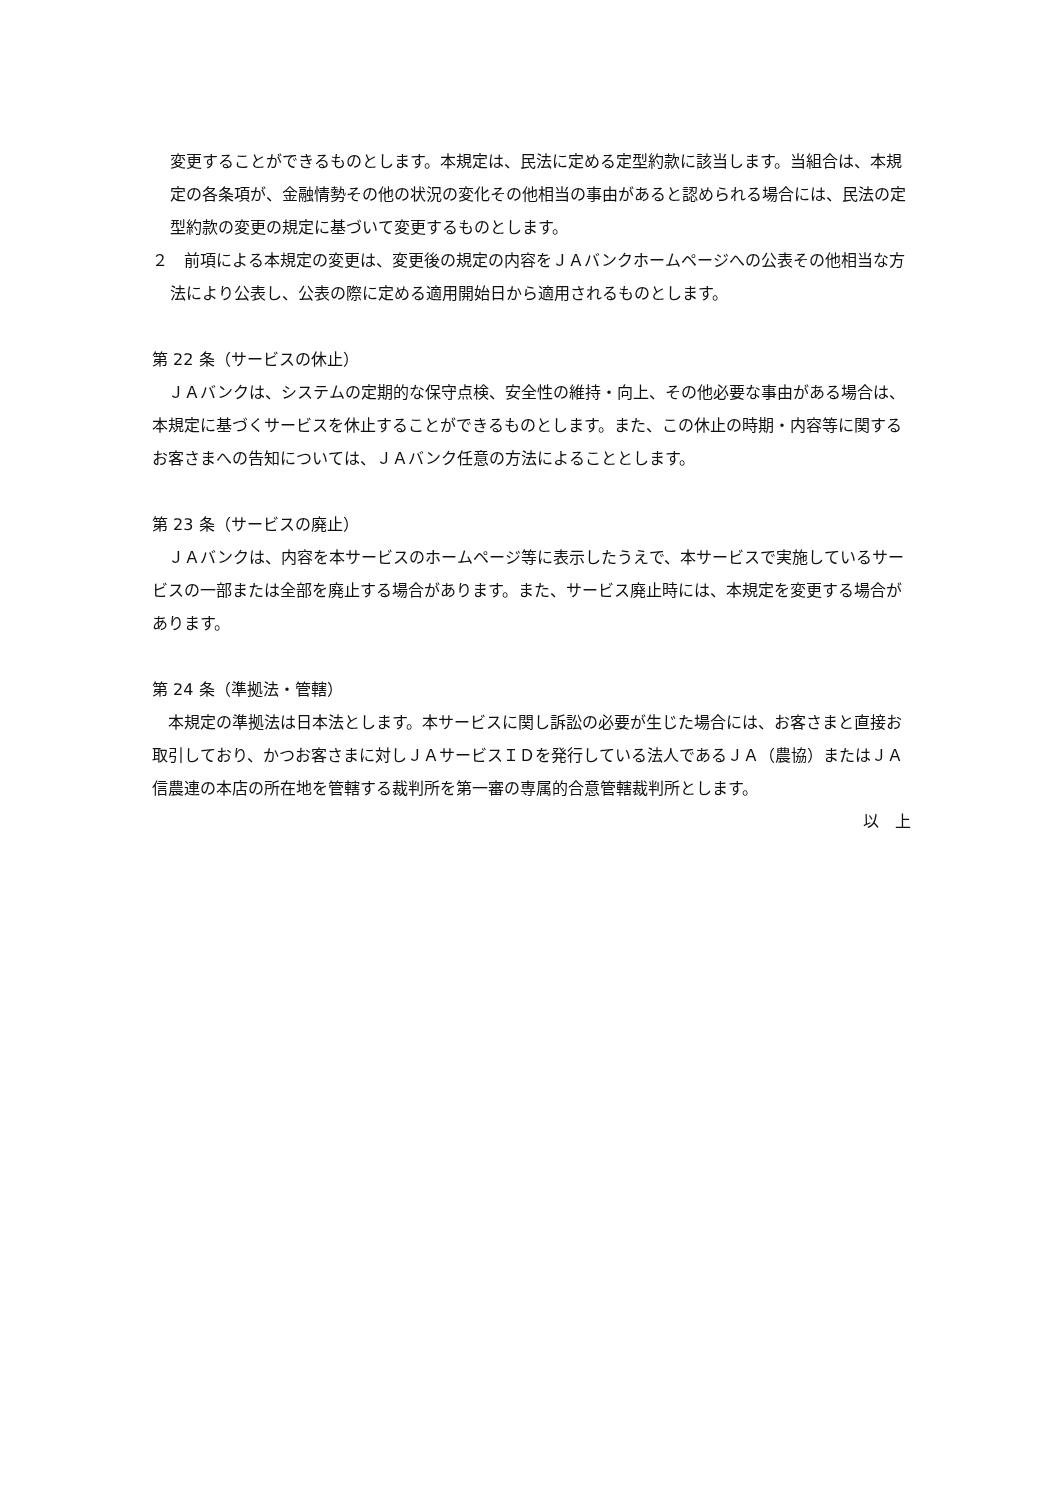変更することができるものとします。本規定は、民法に定める定型約款に該当します。当組合は、本規定の各条項が、金融情勢その他の状況の変化その他相当の事由があると認められる場合には、民法の定型約款の変更の規定に基づいて変更するものとします。
２　前項による本規定の変更は、変更後の規定の内容をＪＡバンクホームページへの公表その他相当な方法により公表し、公表の際に定める適用開始日から適用されるものとします。
第 22 条（サービスの休止）
　ＪＡバンクは、システムの定期的な保守点検、安全性の維持・向上、その他必要な事由がある場合は、本規定に基づくサービスを休止することができるものとします。また、この休止の時期・内容等に関するお客さまへの告知については、ＪＡバンク任意の方法によることとします。
第 23 条（サービスの廃止）
　ＪＡバンクは、内容を本サービスのホームページ等に表示したうえで、本サービスで実施しているサービスの一部または全部を廃止する場合があります。また、サービス廃止時には、本規定を変更する場合があります。
第 24 条（準拠法・管轄）
　本規定の準拠法は日本法とします。本サービスに関し訴訟の必要が生じた場合には、お客さまと直接お取引しており、かつお客さまに対しＪＡサービスＩＤを発行している法人であるＪＡ（農協）またはＪＡ信農連の本店の所在地を管轄する裁判所を第一審の専属的合意管轄裁判所とします。
以　上